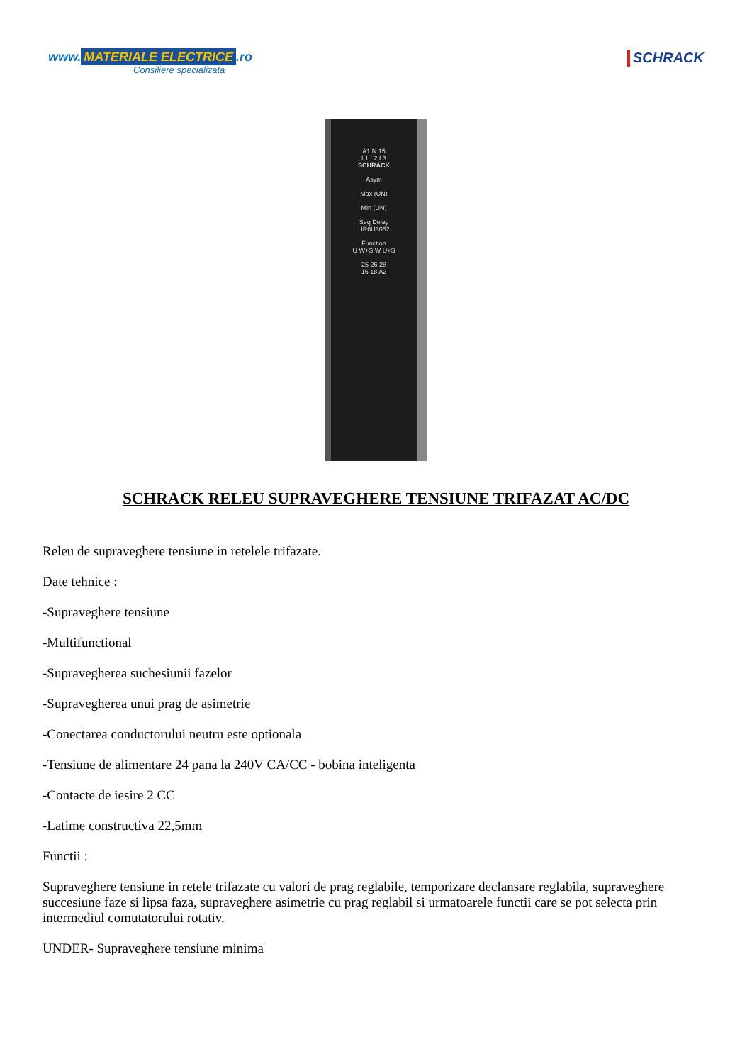www. MATERIALE ELECTRICE.ro
Consiliere specializata
SCHRACK
A1 N 15
L1 L2 L3
SCHRACK
Asym
Max (UN)
Min (UN)
Seq Delay
UR6U3052
Function
U W+S W U+S
25 26 28
16 18 A2
SCHRACK RELEU SUPRAVEGHERE TENSIUNE TRIFAZAT AC/DC
Releu de supraveghere tensiune in retelele trifazate.
Date tehnice :
-Supraveghere tensiune
-Multifunctional
-Supravegherea suchesiunii fazelor
-Supravegherea unui prag de asimetrie
-Conectarea conductorului neutru este optionala
-Tensiune de alimentare 24 pana la 240V CA/CC - bobina inteligenta
-Contacte de iesire 2 CC
-Latime constructiva 22,5mm
Functii :
Supraveghere tensiune in retele trifazate cu valori de prag reglabile, temporizare declansare reglabila, supraveghere succesiune faze si lipsa faza, supraveghere asimetrie cu prag reglabil si urmatoarele functii care se pot selecta prin intermediul comutatorului rotativ.
UNDER- Supraveghere tensiune minima